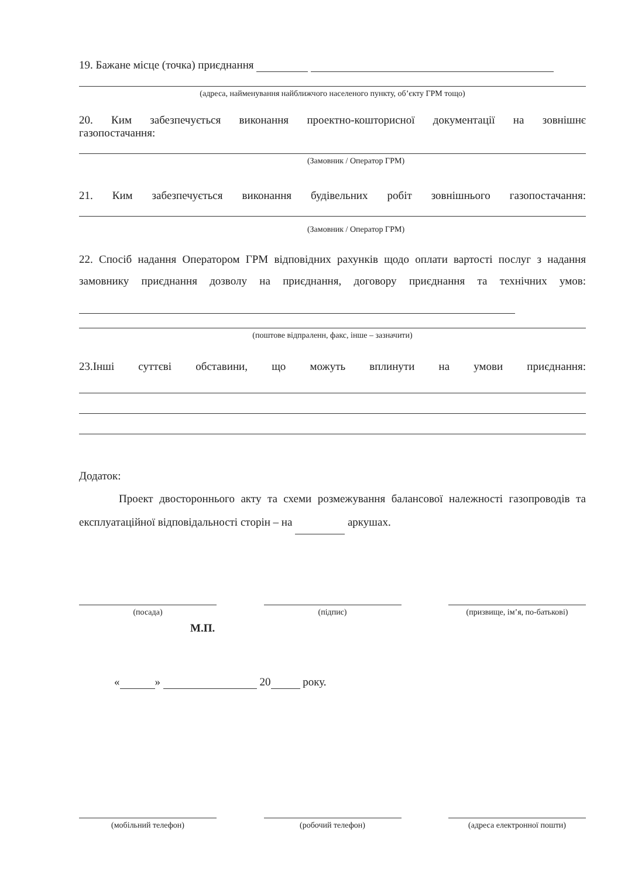19. Бажане місце (точка) приєднання
(адреса, найменування найближчого населеного пункту, об’єкту ГРМ тощо)
20. Ким забезпечується виконання проектно-кошторисної документації на зовнішнє
газопостачання:
(Замовник / Оператор ГРМ)
21. Ким забезпечується виконання будівельних робіт зовнішнього газопостачання:
(Замовник / Оператор ГРМ)
22. Спосіб надання Оператором ГРМ відповідних рахунків щодо оплати вартості послуг з надання замовнику приєднання дозволу на приєднання, договору приєднання та технічних умов:
(поштове відпраленн, факс, інше – зазначити)
23.Інші суттєві обставини, що можуть вплинути на умови приєднання:
Додаток:
Проект двостороннього акту та схеми розмежування балансової належності газопроводів та експлуатаційної відповідальності сторін – на аркушах.
(посада) (підпис) (призвище, ім’я, по-батькові)
М.П.
« » 20 року.
(мобільний телефон) (робочий телефон) (адреса електронної пошти)